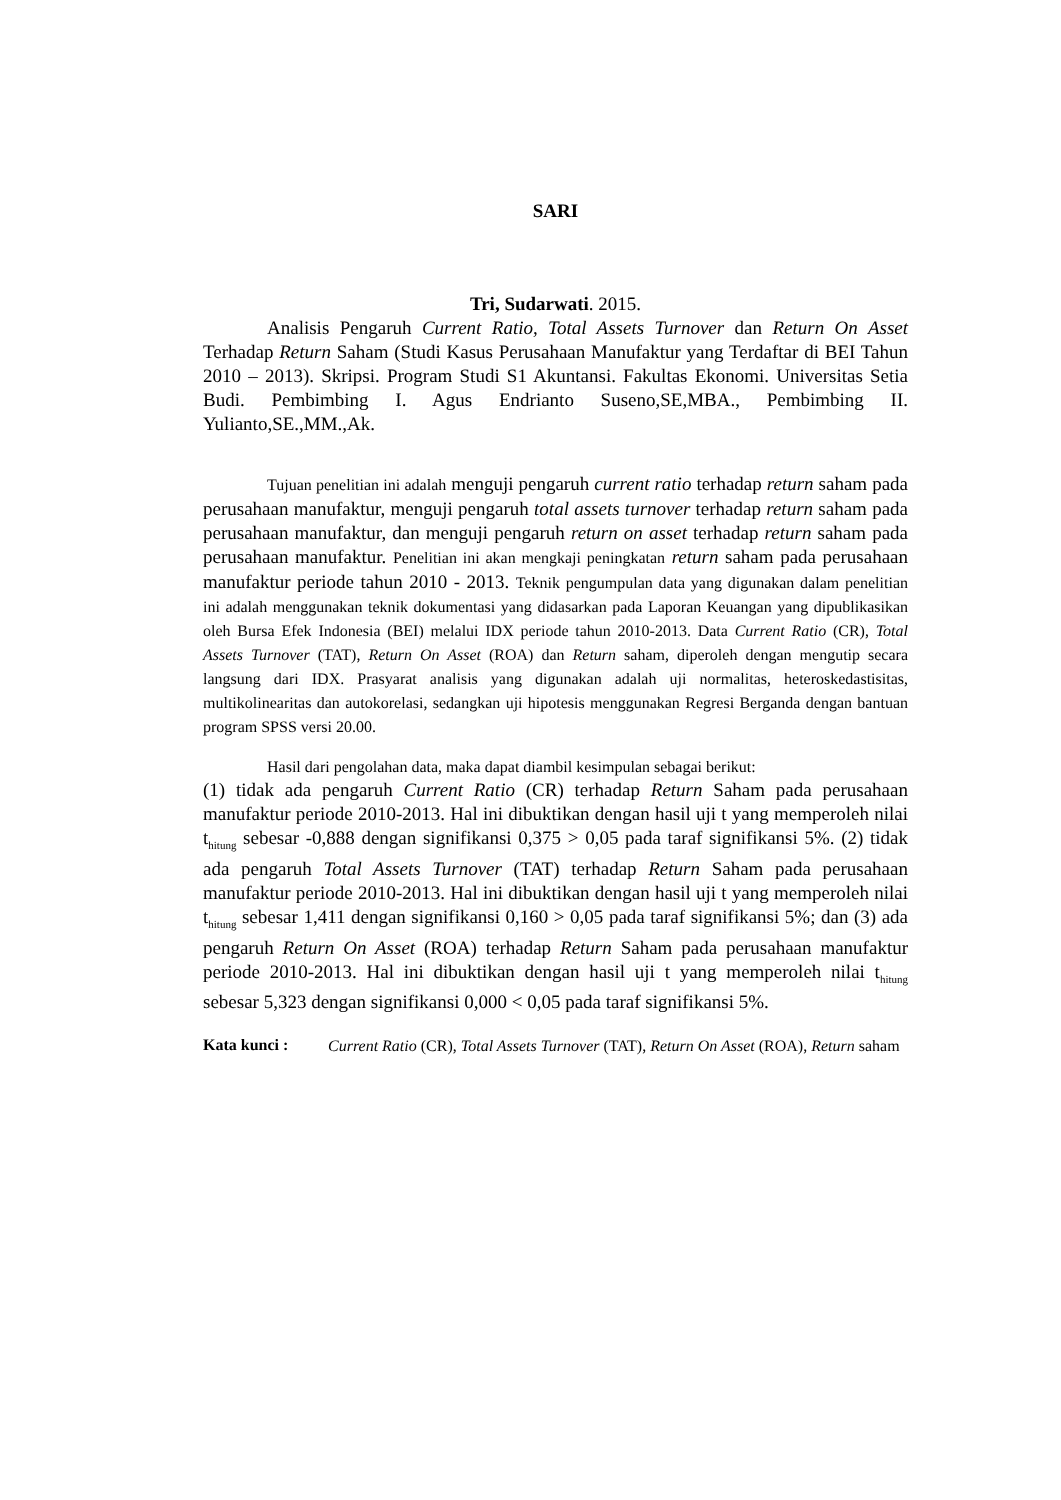SARI
Tri, Sudarwati. 2015.
Analisis Pengaruh Current Ratio, Total Assets Turnover dan Return On Asset Terhadap Return Saham (Studi Kasus Perusahaan Manufaktur yang Terdaftar di BEI Tahun 2010 – 2013). Skripsi. Program Studi S1 Akuntansi. Fakultas Ekonomi. Universitas Setia Budi. Pembimbing I. Agus Endrianto Suseno,SE,MBA., Pembimbing II. Yulianto,SE.,MM.,Ak.
Tujuan penelitian ini adalah menguji pengaruh current ratio terhadap return saham pada perusahaan manufaktur, menguji pengaruh total assets turnover terhadap return saham pada perusahaan manufaktur, dan menguji pengaruh return on asset terhadap return saham pada perusahaan manufaktur. Penelitian ini akan mengkaji peningkatan return saham pada perusahaan manufaktur periode tahun 2010 - 2013. Teknik pengumpulan data yang digunakan dalam penelitian ini adalah menggunakan teknik dokumentasi yang didasarkan pada Laporan Keuangan yang dipublikasikan oleh Bursa Efek Indonesia (BEI) melalui IDX periode tahun 2010-2013. Data Current Ratio (CR), Total Assets Turnover (TAT), Return On Asset (ROA) dan Return saham, diperoleh dengan mengutip secara langsung dari IDX. Prasyarat analisis yang digunakan adalah uji normalitas, heteroskedastisitas, multikolinearitas dan autokorelasi, sedangkan uji hipotesis menggunakan Regresi Berganda dengan bantuan program SPSS versi 20.00.
Hasil dari pengolahan data, maka dapat diambil kesimpulan sebagai berikut:
(1) tidak ada pengaruh Current Ratio (CR) terhadap Return Saham pada perusahaan manufaktur periode 2010-2013. Hal ini dibuktikan dengan hasil uji t yang memperoleh nilai t<sub>hitung</sub> sebesar -0,888 dengan signifikansi 0,375 > 0,05 pada taraf signifikansi 5%. (2) tidak ada pengaruh Total Assets Turnover (TAT) terhadap Return Saham pada perusahaan manufaktur periode 2010-2013. Hal ini dibuktikan dengan hasil uji t yang memperoleh nilai t<sub>hitung</sub> sebesar 1,411 dengan signifikansi 0,160 > 0,05 pada taraf signifikansi 5%; dan (3) ada pengaruh Return On Asset (ROA) terhadap Return Saham pada perusahaan manufaktur periode 2010-2013. Hal ini dibuktikan dengan hasil uji t yang memperoleh nilai t<sub>hitung</sub> sebesar 5,323 dengan signifikansi 0,000 < 0,05 pada taraf signifikansi 5%.
Kata kunci :
Current Ratio (CR), Total Assets Turnover (TAT), Return On Asset (ROA), Return saham